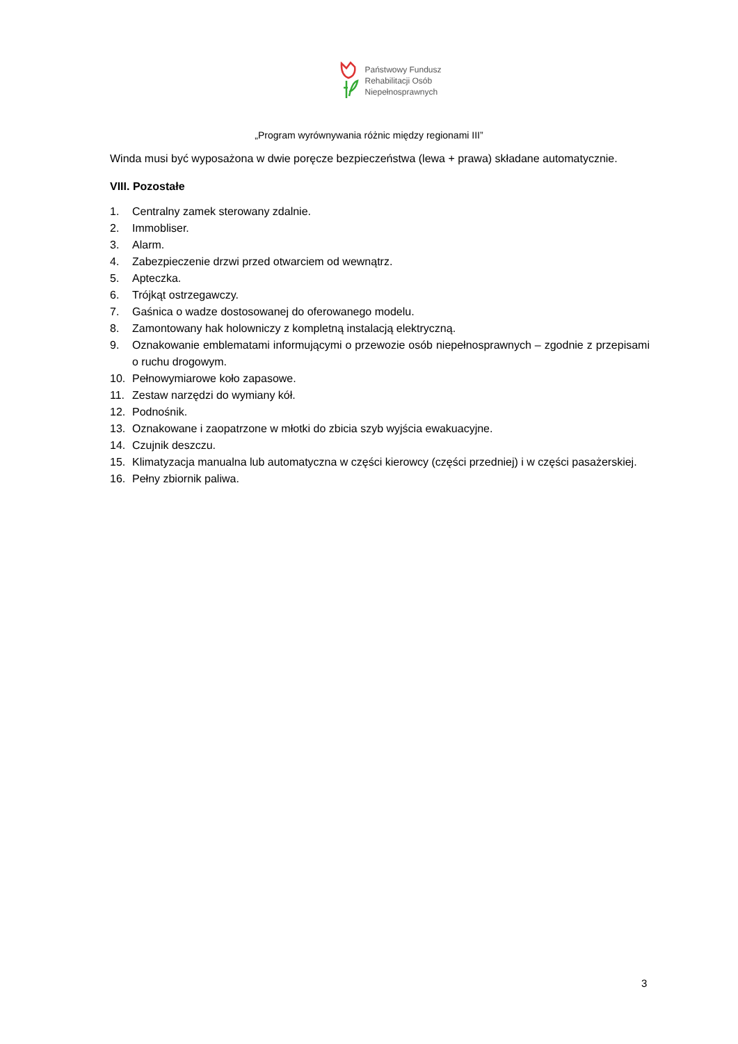Państwowy Fundusz
Rehabilitacji Osób
Niepełnosprawnych
„Program wyrównywania różnic między regionami III”
Winda musi być wyposażona w dwie poręcze bezpieczeństwa (lewa + prawa) składane automatycznie.
VIII. Pozostałe
1. Centralny zamek sterowany zdalnie.
2. Immobliser.
3. Alarm.
4. Zabezpieczenie drzwi przed otwarciem od wewnątrz.
5. Apteczka.
6. Trójkąt ostrzegawczy.
7. Gaśnica o wadze dostosowanej do oferowanego modelu.
8. Zamontowany hak holowniczy z kompletną instalacją elektryczną.
9. Oznakowanie emblematami informującymi o przewozie osób niepełnosprawnych – zgodnie z przepisami o ruchu drogowym.
10. Pełnowymiarowe koło zapasowe.
11. Zestaw narzędzi do wymiany kół.
12. Podnośnik.
13. Oznakowane i zaopatrzone w młotki do zbicia szyb wyjścia ewakuacyjne.
14. Czujnik deszczu.
15. Klimatyzacja manualna lub automatyczna w części kierowcy (części przedniej) i w części pasażerskiej.
16. Pełny zbiornik paliwa.
3